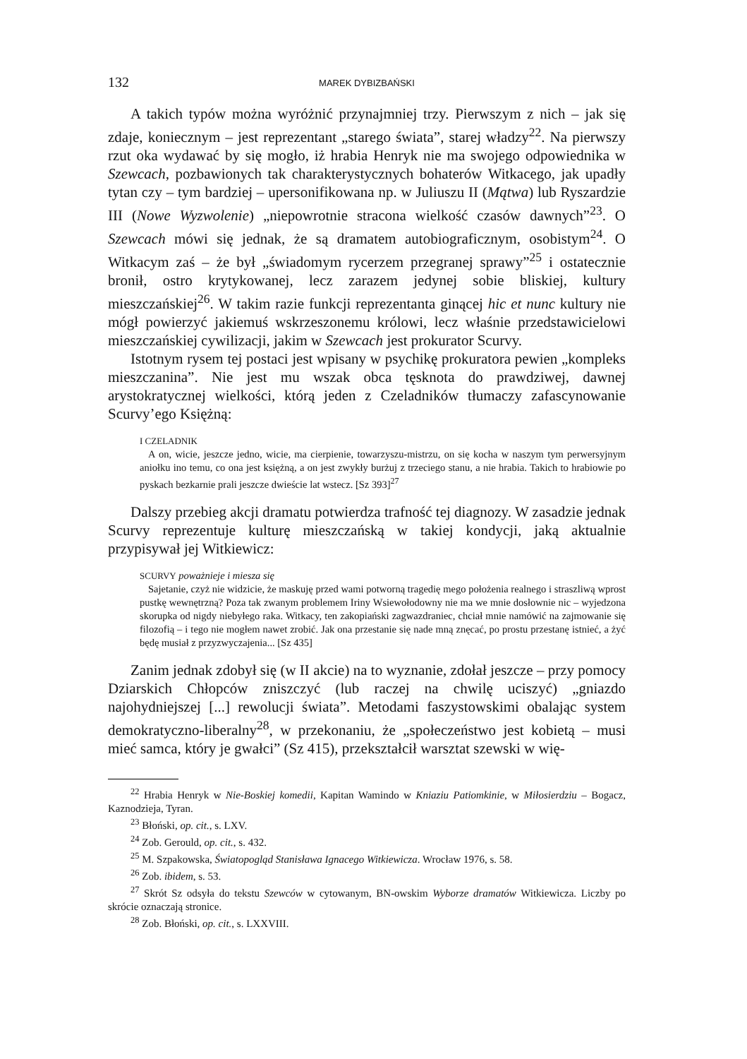132 MAREK DYBIZBAŃSKI
A takich typów można wyróżnić przynajmniej trzy. Pierwszym z nich – jak się zdaje, koniecznym – jest reprezentant „starego świata”, starej władzy<sup>22</sup>. Na pierwszy rzut oka wydawać by się mogło, iż hrabia Henryk nie ma swojego odpowiednika w Szewcach, pozbawionych tak charakterystycznych bohaterów Witkacego, jak upadły tytan czy – tym bardziej – upersonifikowana np. w Juliuszu II (Mątwa) lub Ryszardzie III (Nowe Wyzwolenie) „niepowrotnie stracona wielkość czasów dawnych”<sup>23</sup>. O Szewcach mówi się jednak, że są dramatem autobiograficznym, osobistym<sup>24</sup>. O Witkacym zaś – że był „świadomym rycerzem przegranej sprawy”<sup>25</sup> i ostatecznie bronił, ostro krytykowanej, lecz zarazem jedynej sobie bliskiej, kultury mieszczańskiej<sup>26</sup>. W takim razie funkcji reprezentanta ginącej hic et nunc kultury nie mógł powierzyć jakiemuś wskrzeszonemu królowi, lecz właśnie przedstawicielowi mieszczańskiej cywilizacji, jakim w Szewcach jest prokurator Scurvy.
Istotnym rysem tej postaci jest wpisany w psychikę prokuratora pewien „kompleks mieszczanina”. Nie jest mu wszak obca tęsknota do prawdziwej, dawnej arystokratycznej wielkości, którą jeden z Czeladników tłumaczy zafascynowanie Scurvy’ego Księżną:
I CZELADNIK
A on, wicie, jeszcze jedno, wicie, ma cierpienie, towarzyszu-mistrzu, on się kocha w naszym tym perwersyjnym aniołku ino temu, co ona jest księżną, a on jest zwykły burżuj z trzeciego stanu, a nie hrabia. Takich to hrabiowie po pyskach bezkarnie prali jeszcze dwieście lat wstecz. [Sz 393]<sup>27</sup>
Dalszy przebieg akcji dramatu potwierdza trafność tej diagnozy. W zasadzie jednak Scurvy reprezentuje kulturę mieszczańską w takiej kondycji, jaką aktualnie przypisywał jej Witkiewicz:
SCURVY poważnieje i miesza się
Sajetanie, czyż nie widzicie, że maskuję przed wami potworną tragedię mego położenia realnego i straszliwą wprost pustkę wewnętrzną? Poza tak zwanym problemem Iriny Wsiewołodowny nie ma we mnie dosłownie nic – wyjedzona skorupka od nigdy niebyłego raka. Witkacy, ten zakopiański zagwazdraniec, chciał mnie namówić na zajmowanie się filozofią – i tego nie mogłem nawet zrobić. Jak ona przestanie się nade mną znęcać, po prostu przestanę istnieć, a żyć będę musiał z przyzwyczajenia... [Sz 435]
Zanim jednak zdobył się (w II akcie) na to wyznanie, zdołał jeszcze – przy pomocy Dziarskich Chłopców zniszczyć (lub raczej na chwilę uciszyć) „gniazdo najohydniejszej [...] rewolucji świata”. Metodami faszystowskimi obalając system demokratyczno-liberalny<sup>28</sup>, w przekonaniu, że „społeczeństwo jest kobietą – musi mieć samca, który je gwałci” (Sz 415), przekształcił warsztat szewski w wię-
<sup>22</sup> Hrabia Henryk w Nie-Boskiej komedii, Kapitan Wamindo w Kniaziu Patiomkinie, w Miłosierdziu – Bogacz, Kaznodzieja, Tyran.
<sup>23</sup> Błoński, op. cit., s. LXV.
<sup>24</sup> Zob. Gerould, op. cit., s. 432.
<sup>25</sup> M. Szpakowska, Światopogląd Stanisława Ignacego Witkiewicza. Wrocław 1976, s. 58.
<sup>26</sup> Zob. ibidem, s. 53.
<sup>27</sup> Skrót Sz odsyła do tekstu Szewców w cytowanym, BN-owskim Wyborze dramatów Witkiewicza. Liczby po skrócie oznaczają stronice.
<sup>28</sup> Zob. Błoński, op. cit., s. LXXVIII.